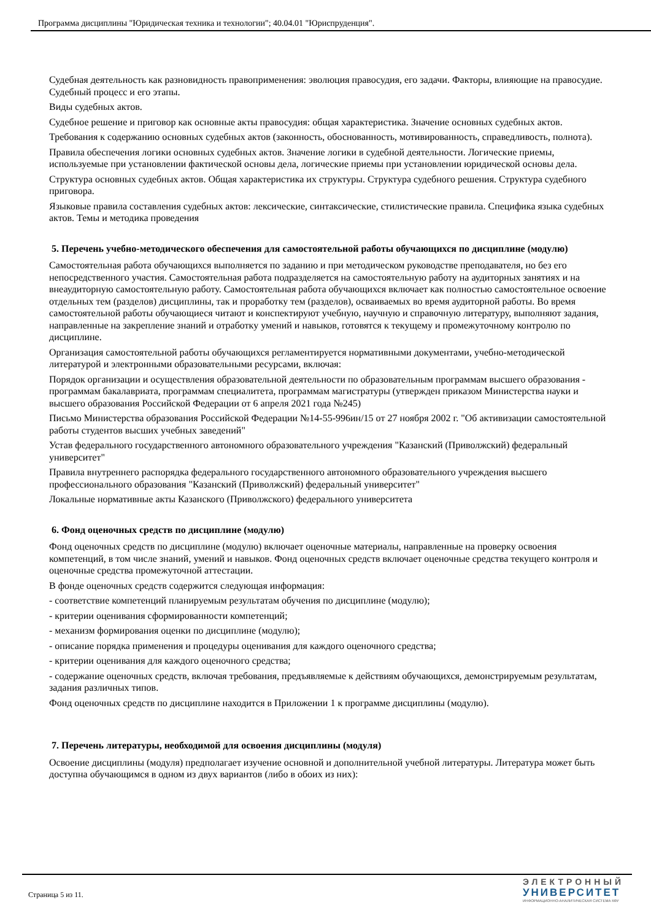Программа дисциплины "Юридическая техника и технологии"; 40.04.01 "Юриспруденция".
Судебная деятельность как разновидность правоприменения: эволюция правосудия, его задачи. Факторы, влияющие на правосудие. Судебный процесс и его этапы.
Виды судебных актов.
Судебное решение и приговор как основные акты правосудия: общая характеристика. Значение основных судебных актов.
Требования к содержанию основных судебных актов (законность, обоснованность, мотивированность, справедливость, полнота).
Правила обеспечения логики основных судебных актов. Значение логики в судебной деятельности. Логические приемы, используемые при установлении фактической основы дела, логические приемы при установлении юридической основы дела.
Структура основных судебных актов. Общая характеристика их структуры. Структура судебного решения. Структура судебного приговора.
Языковые правила составления судебных актов: лексические, синтаксические, стилистические правила. Специфика языка судебных актов. Темы и методика проведения
5. Перечень учебно-методического обеспечения для самостоятельной работы обучающихся по дисциплине (модулю)
Самостоятельная работа обучающихся выполняется по заданию и при методическом руководстве преподавателя, но без его непосредственного участия. Самостоятельная работа подразделяется на самостоятельную работу на аудиторных занятиях и на внеаудиторную самостоятельную работу. Самостоятельная работа обучающихся включает как полностью самостоятельное освоение отдельных тем (разделов) дисциплины, так и проработку тем (разделов), осваиваемых во время аудиторной работы. Во время самостоятельной работы обучающиеся читают и конспектируют учебную, научную и справочную литературу, выполняют задания, направленные на закрепление знаний и отработку умений и навыков, готовятся к текущему и промежуточному контролю по дисциплине.
Организация самостоятельной работы обучающихся регламентируется нормативными документами, учебно-методической литературой и электронными образовательными ресурсами, включая:
Порядок организации и осуществления образовательной деятельности по образовательным программам высшего образования - программам бакалавриата, программам специалитета, программам магистратуры (утвержден приказом Министерства науки и высшего образования Российской Федерации от 6 апреля 2021 года №245)
Письмо Министерства образования Российской Федерации №14-55-996ин/15 от 27 ноября 2002 г. "Об активизации самостоятельной работы студентов высших учебных заведений"
Устав федерального государственного автономного образовательного учреждения "Казанский (Приволжский) федеральный университет"
Правила внутреннего распорядка федерального государственного автономного образовательного учреждения высшего профессионального образования "Казанский (Приволжский) федеральный университет"
Локальные нормативные акты Казанского (Приволжского) федерального университета
6. Фонд оценочных средств по дисциплине (модулю)
Фонд оценочных средств по дисциплине (модулю) включает оценочные материалы, направленные на проверку освоения компетенций, в том числе знаний, умений и навыков. Фонд оценочных средств включает оценочные средства текущего контроля и оценочные средства промежуточной аттестации.
В фонде оценочных средств содержится следующая информация:
- соответствие компетенций планируемым результатам обучения по дисциплине (модулю);
- критерии оценивания сформированности компетенций;
- механизм формирования оценки по дисциплине (модулю);
- описание порядка применения и процедуры оценивания для каждого оценочного средства;
- критерии оценивания для каждого оценочного средства;
- содержание оценочных средств, включая требования, предъявляемые к действиям обучающихся, демонстрируемым результатам, задания различных типов.
Фонд оценочных средств по дисциплине находится в Приложении 1 к программе дисциплины (модулю).
7. Перечень литературы, необходимой для освоения дисциплины (модуля)
Освоение дисциплины (модуля) предполагает изучение основной и дополнительной учебной литературы. Литература может быть доступна обучающимся в одном из двух вариантов (либо в обоих из них):
Страница 5 из 11.
ЭЛЕКТРОННЫЙ
УНИВЕРСИТЕТ
ИНФОРМАЦИОННО-АНАЛИТИЧЕСКАЯ СИСТЕМА КФУ